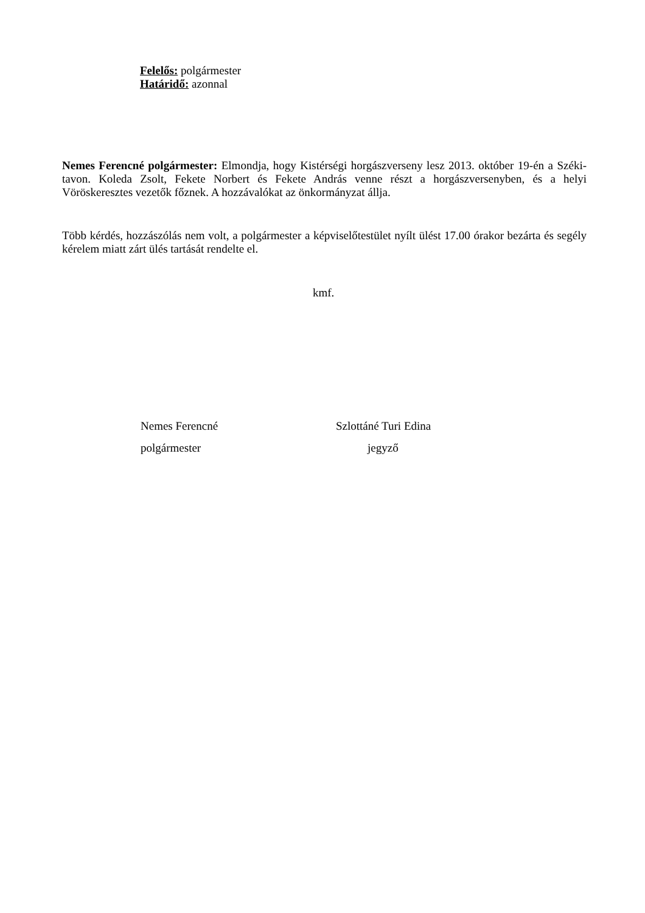Felelős: polgármester
Határidő: azonnal
Nemes Ferencné polgármester: Elmondja, hogy Kistérségi horgászverseny lesz 2013. október 19-én a Széki- tavon. Koleda Zsolt, Fekete Norbert és Fekete András venne részt a horgászversenyben, és a helyi Vöröskeresztes vezetők főznek. A hozzávalókat az önkormányzat állja.
Több kérdés, hozzászólás nem volt, a polgármester a képviselőtestület nyílt ülést 17.00 órakor bezárta és segély kérelem miatt zárt ülés tartását rendelte el.
kmf.
Nemes Ferencné
polgármester
Szlottáné Turi Edina
jegyző